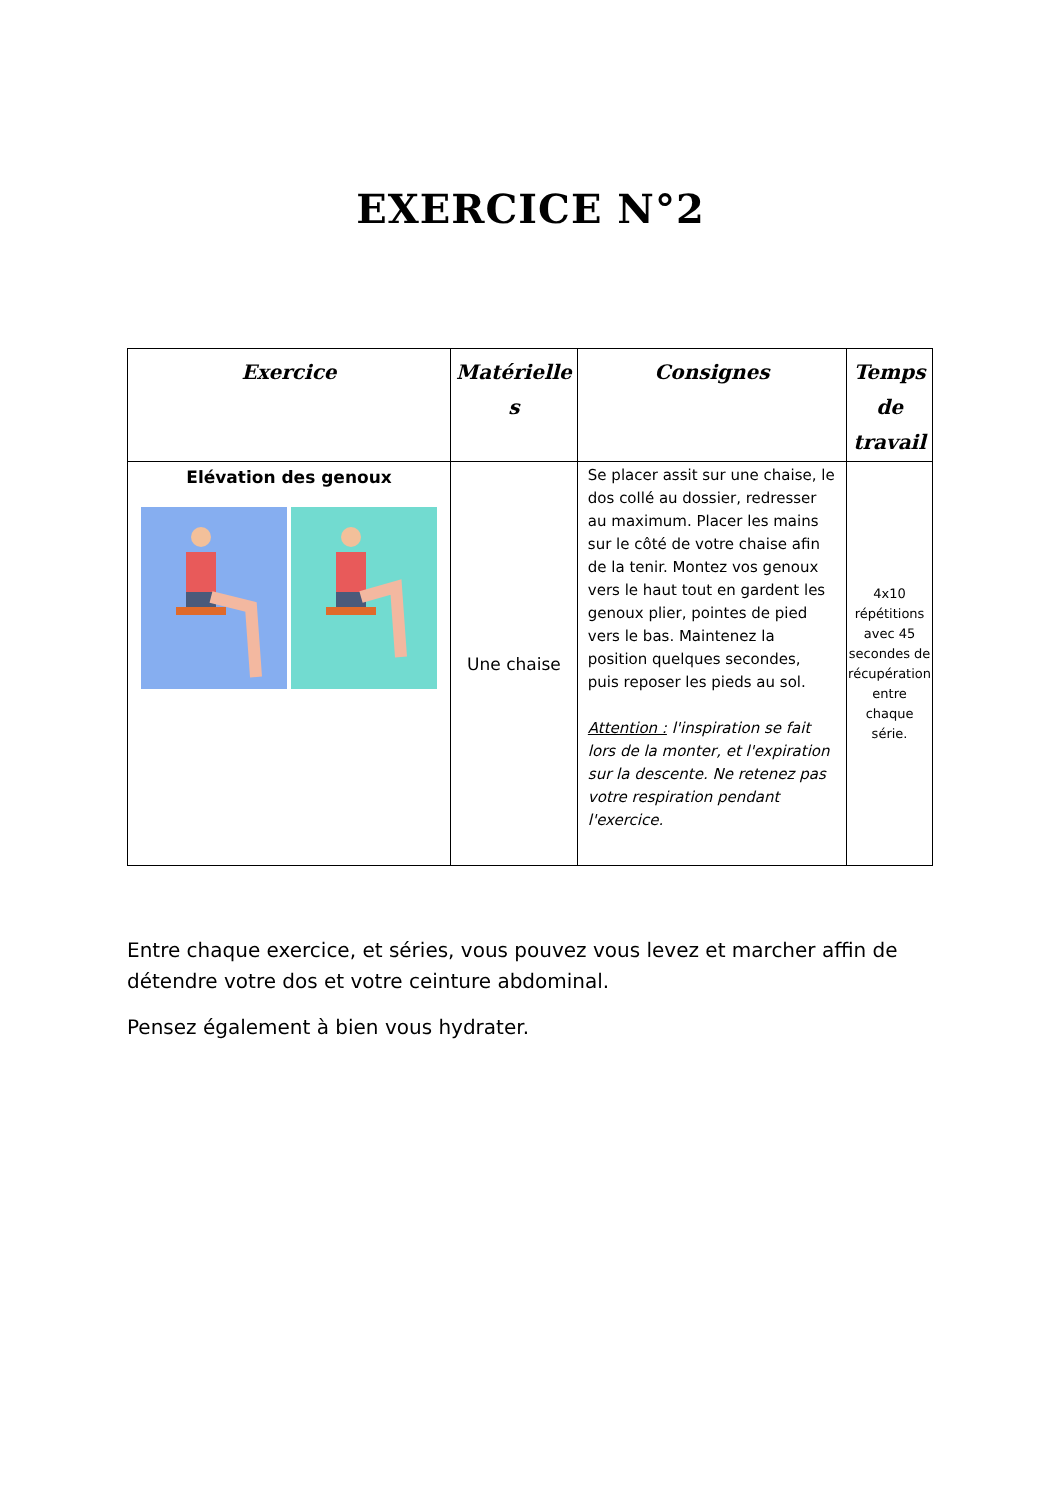EXERCICE N°2
| Exercice | Matérielle s | Consignes | Temps de travail |
| --- | --- | --- | --- |
| Elévation des genoux | Une chaise | Se placer assit sur une chaise, le dos collé au dossier, redresser au maximum. Placer les mains sur le côté de votre chaise afin de la tenir. Montez vos genoux vers le haut tout en gardent les genoux plier, pointes de pied vers le bas. Maintenez la position quelques secondes, puis reposer les pieds au sol. Attention : l'inspiration se fait lors de la monter, et l'expiration sur la descente. Ne retenez pas votre respiration pendant l'exercice. | 4x10 répétitions avec 45 secondes de récupération entre chaque série. |
Entre chaque exercice, et séries, vous pouvez vous levez et marcher affin de détendre votre dos et votre ceinture abdominal.
Pensez également à bien vous hydrater.